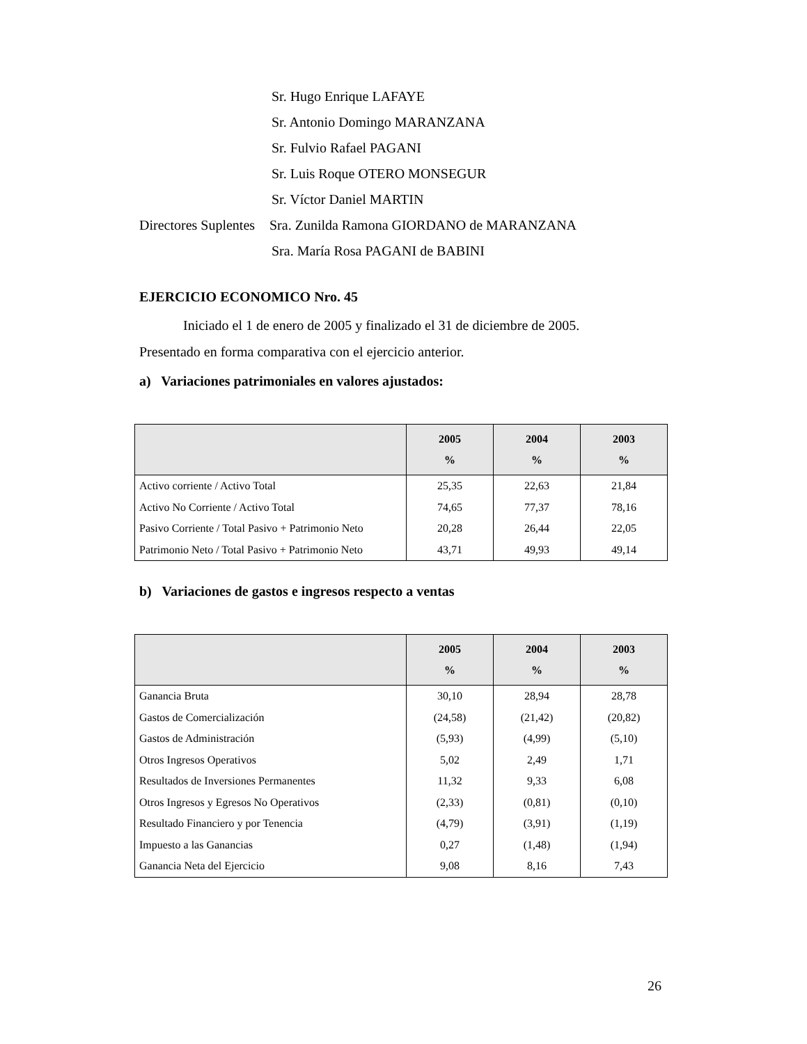Sr. Hugo Enrique LAFAYE
Sr. Antonio Domingo MARANZANA
Sr. Fulvio Rafael PAGANI
Sr. Luis Roque OTERO MONSEGUR
Sr. Víctor Daniel MARTIN
Directores Suplentes Sra. Zunilda Ramona GIORDANO de MARANZANA
Sra. María Rosa PAGANI de BABINI
EJERCICIO ECONOMICO Nro. 45
Iniciado el 1 de enero de 2005 y finalizado el 31 de diciembre de 2005.
Presentado en forma comparativa con el ejercicio anterior.
a) Variaciones patrimoniales en valores ajustados:
| | 2005 % | 2004 % | 2003 % |
| --- | --- | --- | --- |
| Activo corriente / Activo Total | 25,35 | 22,63 | 21,84 |
| Activo No Corriente / Activo Total | 74,65 | 77,37 | 78,16 |
| Pasivo Corriente / Total Pasivo + Patrimonio Neto | 20,28 | 26,44 | 22,05 |
| Patrimonio Neto / Total Pasivo + Patrimonio Neto | 43,71 | 49,93 | 49,14 |
b) Variaciones de gastos e ingresos respecto a ventas
| | 2005 % | 2004 % | 2003 % |
| --- | --- | --- | --- |
| Ganancia Bruta | 30,10 | 28,94 | 28,78 |
| Gastos de Comercialización | (24,58) | (21,42) | (20,82) |
| Gastos de Administración | (5,93) | (4,99) | (5,10) |
| Otros Ingresos Operativos | 5,02 | 2,49 | 1,71 |
| Resultados de Inversiones Permanentes | 11,32 | 9,33 | 6,08 |
| Otros Ingresos y Egresos No Operativos | (2,33) | (0,81) | (0,10) |
| Resultado Financiero y por Tenencia | (4,79) | (3,91) | (1,19) |
| Impuesto a las Ganancias | 0,27 | (1,48) | (1,94) |
| Ganancia Neta del Ejercicio | 9,08 | 8,16 | 7,43 |
26